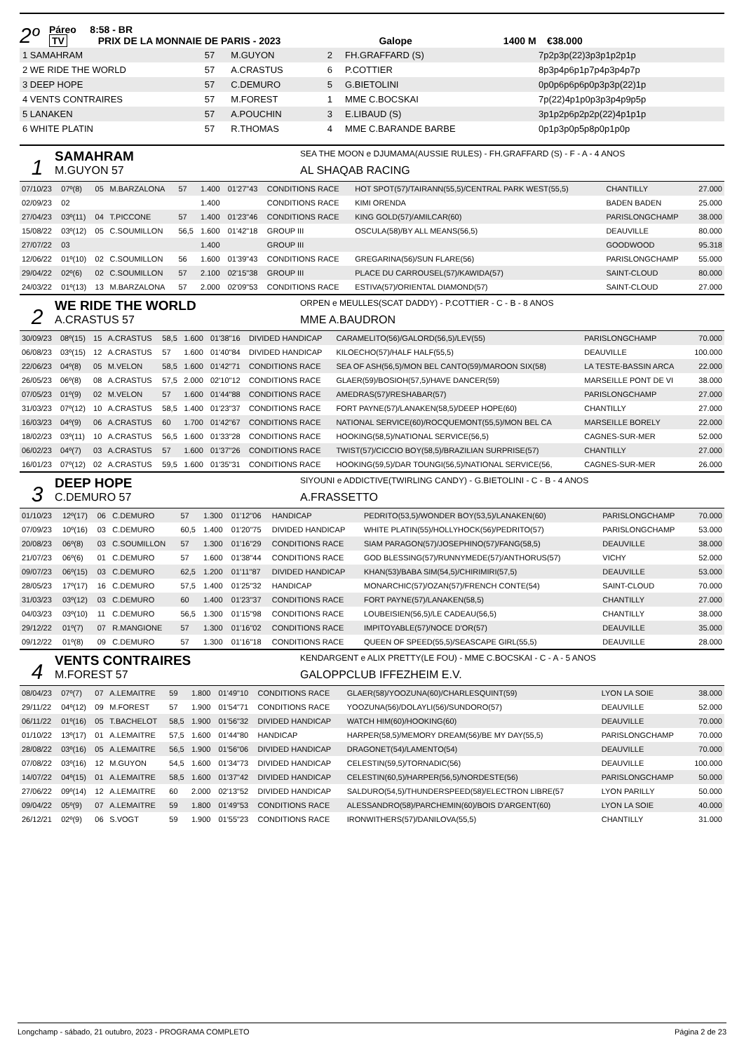2º
Páreo 8:58 - BR
TV PRIX DE LA MONNAIE DE PARIS - 2023 Galope 1400 M €38.000
| 1 SAMAHRAM | 57 | M.GUYON | 2 | FH.GRAFFARD (S) | 7p2p3p(22)3p3p1p2p1p |
| 2 WE RIDE THE WORLD | 57 | A.CRASTUS | 6 | P.COTTIER | 8p3p4p6p1p7p4p3p4p7p |
| 3 DEEP HOPE | 57 | C.DEMURO | 5 | G.BIETOLINI | 0p0p6p6p6p0p3p3p(22)1p |
| 4 VENTS CONTRAIRES | 57 | M.FOREST | 1 | MME C.BOCSKAI | 7p(22)4p1p0p3p3p4p9p5p |
| 5 LANAKEN | 57 | A.POUCHIN | 3 | E.LIBAUD (S) | 3p1p2p6p2p2p(22)4p1p1p |
| 6 WHITE PLATIN | 57 | R.THOMAS | 4 | MME C.BARANDE BARBE | 0p1p3p0p5p8p0p1p0p |
1
SAMAHRAM
M.GUYON 57
SEA THE MOON e DJUMAMA(AUSSIE RULES) - FH.GRAFFARD (S) - F - A - 4 ANOS
AL SHAQAB RACING
| 07/10/23 | 07º(8) | 05 | M.BARZALONA | 57 | 1.400 | 01'27"43 | CONDITIONS RACE | HOT SPOT(57)/TAIRANN(55,5)/CENTRAL PARK WEST(55,5) | CHANTILLY | 27.000 |
| 02/09/23 | 02 | | | | 1.400 | | CONDITIONS RACE | KIMI ORENDA | BADEN BADEN | 25.000 |
| 27/04/23 | 03º(11) | 04 | T.PICCONE | 57 | 1.400 | 01'23"46 | CONDITIONS RACE | KING GOLD(57)/AMILCAR(60) | PARISLONGCHAMP | 38.000 |
| 15/08/22 | 03º(12) | 05 | C.SOUMILLON | 56,5 | 1.600 | 01'42"18 | GROUP III | OSCULA(58)/BY ALL MEANS(56,5) | DEAUVILLE | 80.000 |
| 27/07/22 | 03 | | | | 1.400 | | GROUP III | | GOODWOOD | 95.318 |
| 12/06/22 | 01º(10) | 02 | C.SOUMILLON | 56 | 1.600 | 01'39"43 | CONDITIONS RACE | GREGARINA(56)/SUN FLARE(56) | PARISLONGCHAMP | 55.000 |
| 29/04/22 | 02º(6) | 02 | C.SOUMILLON | 57 | 2.100 | 02'15"38 | GROUP III | PLACE DU CARROUSEL(57)/KAWIDA(57) | SAINT-CLOUD | 80.000 |
| 24/03/22 | 01º(13) | 13 | M.BARZALONA | 57 | 2.000 | 02'09"53 | CONDITIONS RACE | ESTIVA(57)/ORIENTAL DIAMOND(57) | SAINT-CLOUD | 27.000 |
2
WE RIDE THE WORLD
A.CRASTUS 57
ORPEN e MEULLES(SCAT DADDY) - P.COTTIER - C - B - 8 ANOS
MME A.BAUDRON
| 30/09/23 | 08º(15) | 15 | A.CRASTUS | 58,5 | 1.600 | 01'38"16 | DIVIDED HANDICAP | CARAMELITO(56)/GALORD(56,5)/LEV(55) | PARISLONGCHAMP | 70.000 |
| 06/08/23 | 03º(15) | 12 | A.CRASTUS | 57 | 1.600 | 01'40"84 | DIVIDED HANDICAP | KILOECHO(57)/HALF HALF(55,5) | DEAUVILLE | 100.000 |
| 22/06/23 | 04º(8) | 05 | M.VELON | 58,5 | 1.600 | 01'42"71 | CONDITIONS RACE | SEA OF ASH(56,5)/MON BEL CANTO(59)/MAROON SIX(58) | LA TESTE-BASSIN ARCA | 22.000 |
| 26/05/23 | 06º(8) | 08 | A.CRASTUS | 57,5 | 2.000 | 02'10"12 | CONDITIONS RACE | GLAER(59)/BOSIOH(57,5)/HAVE DANCER(59) | MARSEILLE PONT DE VI | 38.000 |
| 07/05/23 | 01º(9) | 02 | M.VELON | 57 | 1.600 | 01'44"88 | CONDITIONS RACE | AMEDRAS(57)/RESHABAR(57) | PARISLONGCHAMP | 27.000 |
| 31/03/23 | 07º(12) | 10 | A.CRASTUS | 58,5 | 1.400 | 01'23"37 | CONDITIONS RACE | FORT PAYNE(57)/LANAKEN(58,5)/DEEP HOPE(60) | CHANTILLY | 27.000 |
| 16/03/23 | 04º(9) | 06 | A.CRASTUS | 60 | 1.700 | 01'42"67 | CONDITIONS RACE | NATIONAL SERVICE(60)/ROCQUEMONT(55,5)/MON BEL CA | MARSEILLE BORELY | 22.000 |
| 18/02/23 | 03º(11) | 10 | A.CRASTUS | 56,5 | 1.600 | 01'33"28 | CONDITIONS RACE | HOOKING(58,5)/NATIONAL SERVICE(56,5) | CAGNES-SUR-MER | 52.000 |
| 06/02/23 | 04º(7) | 03 | A.CRASTUS | 57 | 1.600 | 01'37"26 | CONDITIONS RACE | TWIST(57)/CICCIO BOY(58,5)/BRAZILIAN SURPRISE(57) | CHANTILLY | 27.000 |
| 16/01/23 | 07º(12) | 02 | A.CRASTUS | 59,5 | 1.600 | 01'35"31 | CONDITIONS RACE | HOOKING(59,5)/DAR TOUNGI(56,5)/NATIONAL SERVICE(56, | CAGNES-SUR-MER | 26.000 |
3
DEEP HOPE
C.DEMURO 57
SIYOUNI e ADDICTIVE(TWIRLING CANDY) - G.BIETOLINI - C - B - 4 ANOS
A.FRASSETTO
| 01/10/23 | 12º(17) | 06 | C.DEMURO | 57 | 1.300 | 01'12"06 | HANDICAP | PEDRITO(53,5)/WONDER BOY(53,5)/LANAKEN(60) | PARISLONGCHAMP | 70.000 |
| 07/09/23 | 10º(16) | 03 | C.DEMURO | 60,5 | 1.400 | 01'20"75 | DIVIDED HANDICAP | WHITE PLATIN(55)/HOLLYHOCK(56)/PEDRITO(57) | PARISLONGCHAMP | 53.000 |
| 20/08/23 | 06º(8) | 03 | C.SOUMILLON | 57 | 1.300 | 01'16"29 | CONDITIONS RACE | SIAM PARAGON(57)/JOSEPHINO(57)/FANG(58,5) | DEAUVILLE | 38.000 |
| 21/07/23 | 06º(6) | 01 | C.DEMURO | 57 | 1.600 | 01'38"44 | CONDITIONS RACE | GOD BLESSING(57)/RUNNYMEDE(57)/ANTHORUS(57) | VICHY | 52.000 |
| 09/07/23 | 06º(15) | 03 | C.DEMURO | 62,5 | 1.200 | 01'11"87 | DIVIDED HANDICAP | KHAN(53)/BABA SIM(54,5)/CHIRIMIRI(57,5) | DEAUVILLE | 53.000 |
| 28/05/23 | 17º(17) | 16 | C.DEMURO | 57,5 | 1.400 | 01'25"32 | HANDICAP | MONARCHIC(57)/OZAN(57)/FRENCH CONTE(54) | SAINT-CLOUD | 70.000 |
| 31/03/23 | 03º(12) | 03 | C.DEMURO | 60 | 1.400 | 01'23"37 | CONDITIONS RACE | FORT PAYNE(57)/LANAKEN(58,5) | CHANTILLY | 27.000 |
| 04/03/23 | 03º(10) | 11 | C.DEMURO | 56,5 | 1.300 | 01'15"98 | CONDITIONS RACE | LOUBEISIEN(56,5)/LE CADEAU(56,5) | CHANTILLY | 38.000 |
| 29/12/22 | 01º(7) | 07 | R.MANGIONE | 57 | 1.300 | 01'16"02 | CONDITIONS RACE | IMPITOYABLE(57)/NOCE D'OR(57) | DEAUVILLE | 35.000 |
| 09/12/22 | 01º(8) | 09 | C.DEMURO | 57 | 1.300 | 01'16"18 | CONDITIONS RACE | QUEEN OF SPEED(55,5)/SEASCAPE GIRL(55,5) | DEAUVILLE | 28.000 |
4
VENTS CONTRAIRES
M.FOREST 57
KENDARGENT e ALIX PRETTY(LE FOU) - MME C.BOCSKAI - C - A - 5 ANOS
GALOPPCLUB IFFEZHEIM E.V.
| 08/04/23 | 07º(7) | 07 | A.LEMAITRE | 59 | 1.800 | 01'49"10 | CONDITIONS RACE | GLAER(58)/YOOZUNA(60)/CHARLESQUINT(59) | LYON LA SOIE | 38.000 |
| 29/11/22 | 04º(12) | 09 | M.FOREST | 57 | 1.900 | 01'54"71 | CONDITIONS RACE | YOOZUNA(56)/DOLAYLI(56)/SUNDORO(57) | DEAUVILLE | 52.000 |
| 06/11/22 | 01º(16) | 05 | T.BACHELOT | 58,5 | 1.900 | 01'56"32 | DIVIDED HANDICAP | WATCH HIM(60)/HOOKING(60) | DEAUVILLE | 70.000 |
| 01/10/22 | 13º(17) | 01 | A.LEMAITRE | 57,5 | 1.600 | 01'44"80 | HANDICAP | HARPER(58,5)/MEMORY DREAM(56)/BE MY DAY(55,5) | PARISLONGCHAMP | 70.000 |
| 28/08/22 | 03º(16) | 05 | A.LEMAITRE | 56,5 | 1.900 | 01'56"06 | DIVIDED HANDICAP | DRAGONET(54)/LAMENTO(54) | DEAUVILLE | 70.000 |
| 07/08/22 | 03º(16) | 12 | M.GUYON | 54,5 | 1.600 | 01'34"73 | DIVIDED HANDICAP | CELESTIN(59,5)/TORNADIC(56) | DEAUVILLE | 100.000 |
| 14/07/22 | 04º(15) | 01 | A.LEMAITRE | 58,5 | 1.600 | 01'37"42 | DIVIDED HANDICAP | CELESTIN(60,5)/HARPER(56,5)/NORDESTE(56) | PARISLONGCHAMP | 50.000 |
| 27/06/22 | 09º(14) | 12 | A.LEMAITRE | 60 | 2.000 | 02'13"52 | DIVIDED HANDICAP | SALDURO(54,5)/THUNDERSPEED(58)/ELECTRON LIBRE(57 | LYON PARILLY | 50.000 |
| 09/04/22 | 05º(9) | 07 | A.LEMAITRE | 59 | 1.800 | 01'49"53 | CONDITIONS RACE | ALESSANDRO(58)/PARCHEMIN(60)/BOIS D'ARGENT(60) | LYON LA SOIE | 40.000 |
| 26/12/21 | 02º(9) | 06 | S.VOGT | 59 | 1.900 | 01'55"23 | CONDITIONS RACE | IRONWITHERS(57)/DANILOVA(55,5) | CHANTILLY | 31.000 |
Longchamp - sábado, 21 outubro, 2023 - PROGRAMA COMPLETO Página 2 de 23